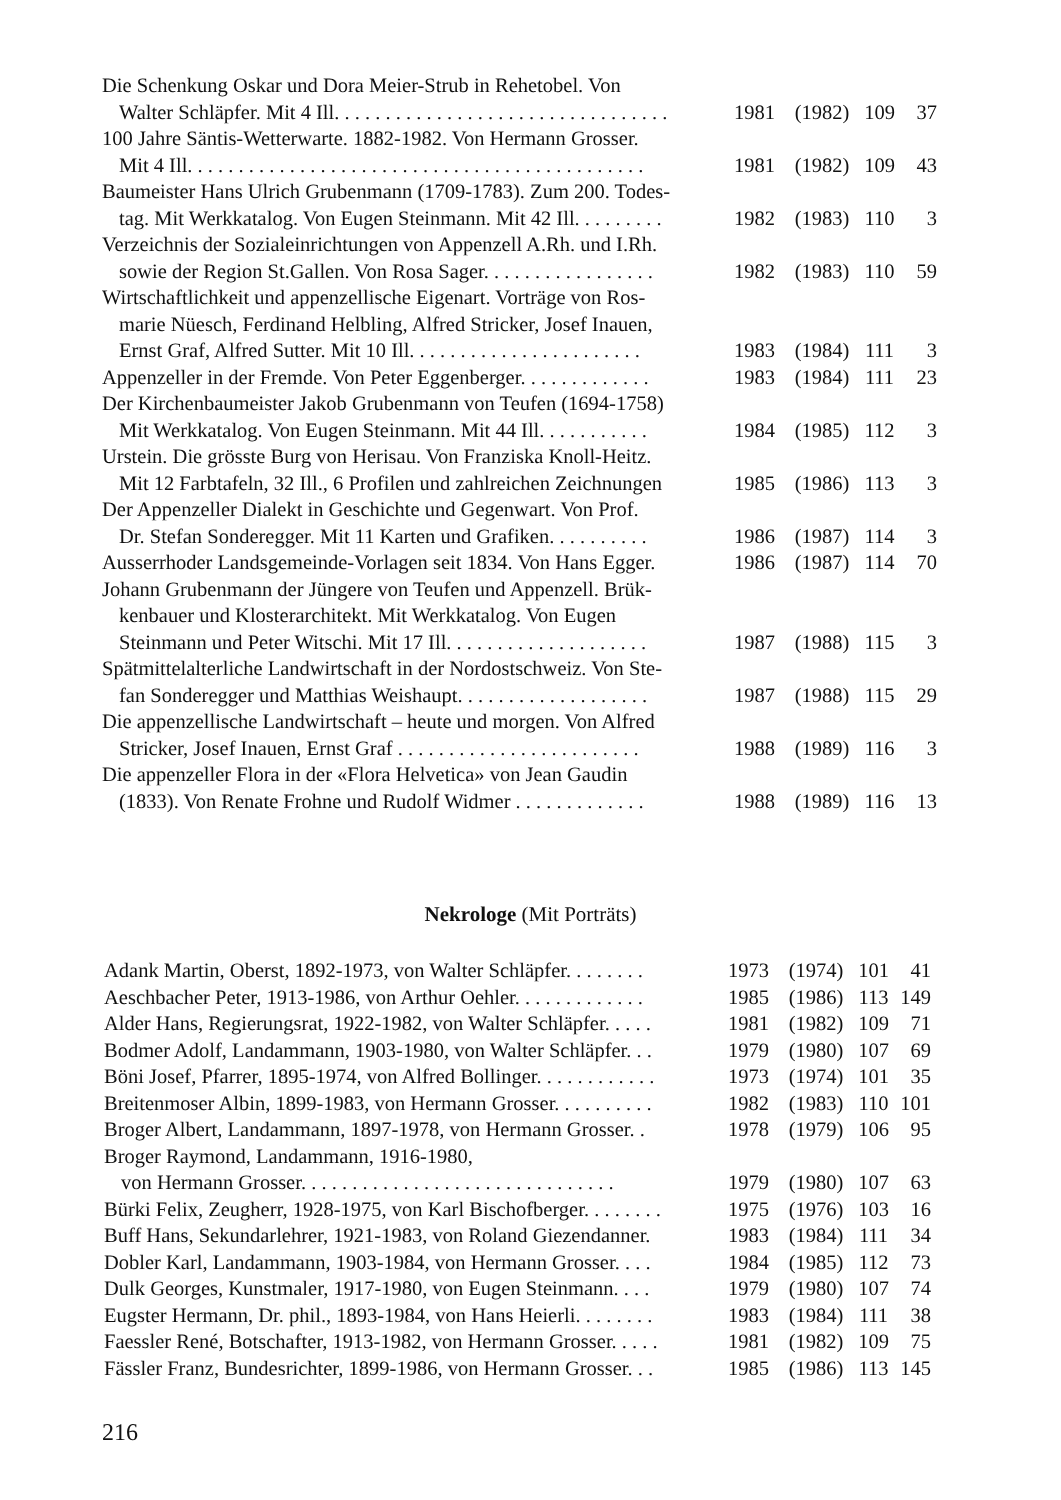| Die Schenkung Oskar und Dora Meier-Strub in Rehetobel. Von Walter Schläpfer. Mit 4 Ill. . . . . . . . . . . . . . . . . . . . . . . . . . . . . . . . . | 1981 | (1982) | 109 | 37 |
| 100 Jahre Säntis-Wetterwarte. 1882-1982. Von Hermann Grosser. Mit 4 Ill. . . . . . . . . . . . . . . . . . . . . . . . . . . . . . . . . . . . . . . . . . . . . | 1981 | (1982) | 109 | 43 |
| Baumeister Hans Ulrich Grubenmann (1709-1783). Zum 200. Todes- tag. Mit Werkkatalog. Von Eugen Steinmann. Mit 42 Ill. . . . . . . . . | 1982 | (1983) | 110 | 3 |
| Verzeichnis der Sozialeinrichtungen von Appenzell A.Rh. und I.Rh. sowie der Region St.Gallen. Von Rosa Sager. . . . . . . . . . . . . . . . . | 1982 | (1983) | 110 | 59 |
| Wirtschaftlichkeit und appenzellische Eigenart. Vorträge von Ros- marie Nüesch, Ferdinand Helbling, Alfred Stricker, Josef Inauen, Ernst Graf, Alfred Sutter. Mit 10 Ill. . . . . . . . . . . . . . . . . . . . . . . | 1983 | (1984) | 111 | 3 |
| Appenzeller in der Fremde. Von Peter Eggenberger. . . . . . . . . . . . . | 1983 | (1984) | 111 | 23 |
| Der Kirchenbaumeister Jakob Grubenmann von Teufen (1694-1758) Mit Werkkatalog. Von Eugen Steinmann. Mit 44 Ill. . . . . . . . . . . | 1984 | (1985) | 112 | 3 |
| Urstein. Die grösste Burg von Herisau. Von Franziska Knoll-Heitz. Mit 12 Farbtafeln, 32 Ill., 6 Profilen und zahlreichen Zeichnungen | 1985 | (1986) | 113 | 3 |
| Der Appenzeller Dialekt in Geschichte und Gegenwart. Von Prof. Dr. Stefan Sonderegger. Mit 11 Karten und Grafiken. . . . . . . . . . | 1986 | (1987) | 114 | 3 |
| Ausserrhoder Landsgemeinde-Vorlagen seit 1834. Von Hans Egger. | 1986 | (1987) | 114 | 70 |
| Johann Grubenmann der Jüngere von Teufen und Appenzell. Brük- kenbauer und Klosterarchitekt. Mit Werkkatalog. Von Eugen Steinmann und Peter Witschi. Mit 17 Ill. . . . . . . . . . . . . . . . . . . . | 1987 | (1988) | 115 | 3 |
| Spätmittelalterliche Landwirtschaft in der Nordostschweiz. Von Ste- fan Sonderegger und Matthias Weishaupt. . . . . . . . . . . . . . . . . . . | 1987 | (1988) | 115 | 29 |
| Die appenzellische Landwirtschaft – heute und morgen. Von Alfred Stricker, Josef Inauen, Ernst Graf . . . . . . . . . . . . . . . . . . . . . . . . | 1988 | (1989) | 116 | 3 |
| Die appenzeller Flora in der «Flora Helvetica» von Jean Gaudin (1833). Von Renate Frohne und Rudolf Widmer . . . . . . . . . . . . . | 1988 | (1989) | 116 | 13 |
Nekrologe (Mit Porträts)
| Adank Martin, Oberst, 1892-1973, von Walter Schläpfer. . . . . . . . | 1973 | (1974) | 101 | 41 |
| Aeschbacher Peter, 1913-1986, von Arthur Oehler. . . . . . . . . . . . . | 1985 | (1986) | 113 | 149 |
| Alder Hans, Regierungsrat, 1922-1982, von Walter Schläpfer. . . . . | 1981 | (1982) | 109 | 71 |
| Bodmer Adolf, Landammann, 1903-1980, von Walter Schläpfer. . . | 1979 | (1980) | 107 | 69 |
| Böni Josef, Pfarrer, 1895-1974, von Alfred Bollinger. . . . . . . . . . . . | 1973 | (1974) | 101 | 35 |
| Breitenmoser Albin, 1899-1983, von Hermann Grosser. . . . . . . . . . | 1982 | (1983) | 110 | 101 |
| Broger Albert, Landammann, 1897-1978, von Hermann Grosser. . | 1978 | (1979) | 106 | 95 |
| Broger Raymond, Landammann, 1916-1980, von Hermann Grosser. . . . . . . . . . . . . . . . . . . . . . . . . . . . . . . | 1979 | (1980) | 107 | 63 |
| Bürki Felix, Zeugherr, 1928-1975, von Karl Bischofberger. . . . . . . . | 1975 | (1976) | 103 | 16 |
| Buff Hans, Sekundarlehrer, 1921-1983, von Roland Giezendanner. | 1983 | (1984) | 111 | 34 |
| Dobler Karl, Landammann, 1903-1984, von Hermann Grosser. . . . | 1984 | (1985) | 112 | 73 |
| Dulk Georges, Kunstmaler, 1917-1980, von Eugen Steinmann. . . . | 1979 | (1980) | 107 | 74 |
| Eugster Hermann, Dr. phil., 1893-1984, von Hans Heierli. . . . . . . . | 1983 | (1984) | 111 | 38 |
| Faessler René, Botschafter, 1913-1982, von Hermann Grosser. . . . . | 1981 | (1982) | 109 | 75 |
| Fässler Franz, Bundesrichter, 1899-1986, von Hermann Grosser. . . | 1985 | (1986) | 113 | 145 |
216